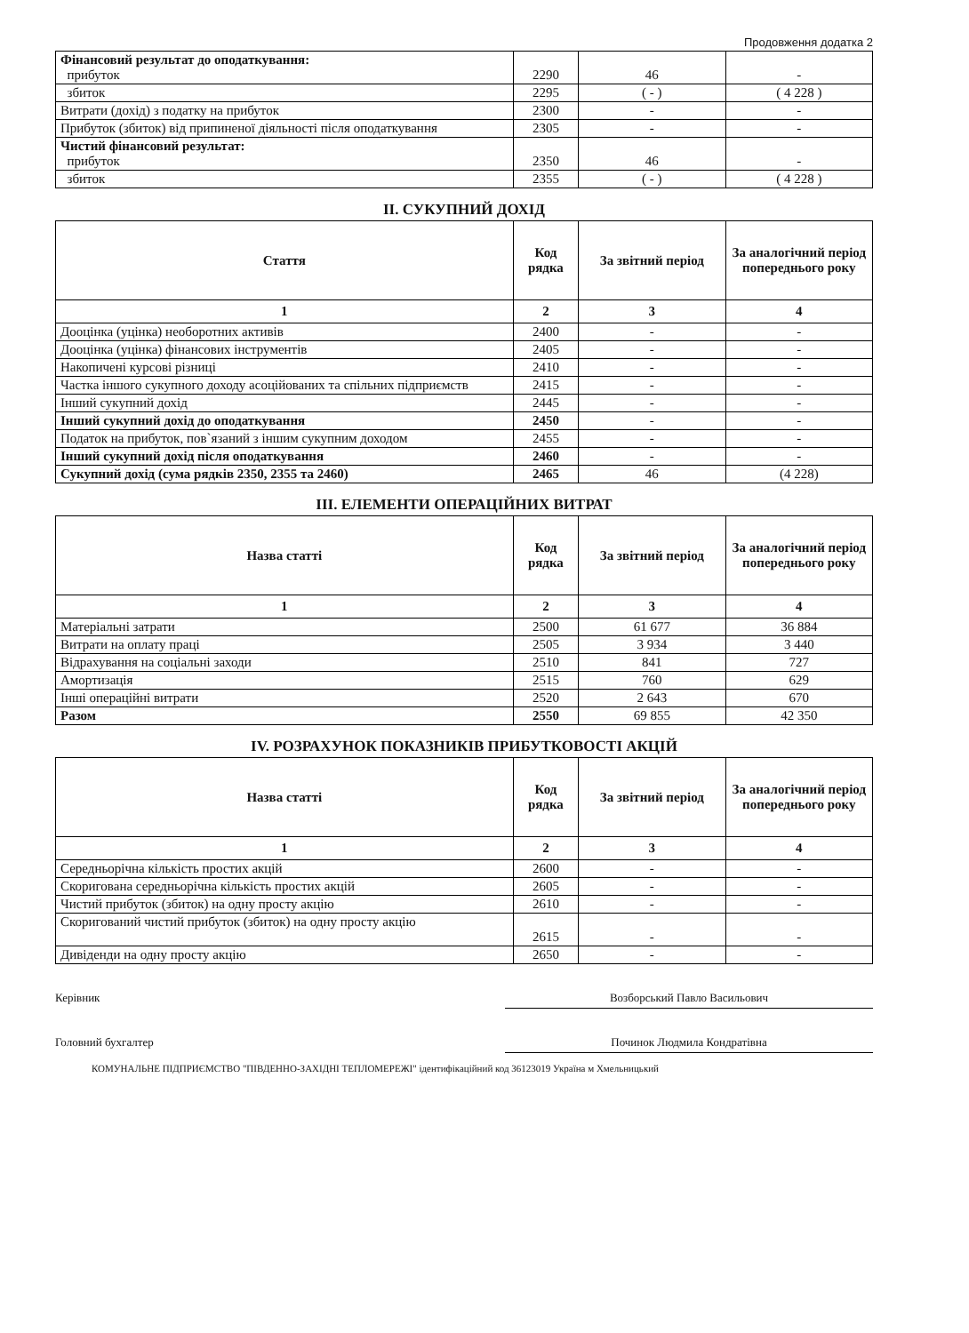Продовження додатка 2
| Фінансовий результат до оподаткування: прибуток | 2290 | 46 | - |
| збиток | 2295 | ( - ) | ( 4 228 ) |
| Витрати (дохід) з податку на прибуток | 2300 | - | - |
| Прибуток (збиток) від припиненої діяльності після оподаткування | 2305 | - | - |
| Чистий фінансовий результат: прибуток | 2350 | 46 | - |
| збиток | 2355 | ( - ) | ( 4 228 ) |
II. СУКУПНИЙ ДОХІД
| Стаття | Код рядка | За звітний період | За аналогічний період попереднього року |
| --- | --- | --- | --- |
| 1 | 2 | 3 | 4 |
| Дооцінка (уцінка) необоротних активів | 2400 | - | - |
| Дооцінка (уцінка) фінансових інструментів | 2405 | - | - |
| Накопичені курсові різниці | 2410 | - | - |
| Частка іншого сукупного доходу асоційованих та спільних підприємств | 2415 | - | - |
| Інший сукупний дохід | 2445 | - | - |
| Інший сукупний дохід до оподаткування | 2450 | - | - |
| Податок на прибуток, пов`язаний з іншим сукупним доходом | 2455 | - | - |
| Інший сукупний дохід після оподаткування | 2460 | - | - |
| Сукупний дохід (сума рядків 2350, 2355 та 2460) | 2465 | 46 | (4 228) |
III. ЕЛЕМЕНТИ ОПЕРАЦІЙНИХ ВИТРАТ
| Назва статті | Код рядка | За звітний період | За аналогічний період попереднього року |
| --- | --- | --- | --- |
| 1 | 2 | 3 | 4 |
| Матеріальні затрати | 2500 | 61 677 | 36 884 |
| Витрати на оплату праці | 2505 | 3 934 | 3 440 |
| Відрахування на соціальні заходи | 2510 | 841 | 727 |
| Амортизація | 2515 | 760 | 629 |
| Інші операційні витрати | 2520 | 2 643 | 670 |
| Разом | 2550 | 69 855 | 42 350 |
IV. РОЗРАХУНОК ПОКАЗНИКІВ ПРИБУТКОВОСТІ АКЦІЙ
| Назва статті | Код рядка | За звітний період | За аналогічний період попереднього року |
| --- | --- | --- | --- |
| 1 | 2 | 3 | 4 |
| Середньорічна кількість простих акцій | 2600 | - | - |
| Скоригована середньорічна кількість простих акцій | 2605 | - | - |
| Чистий прибуток (збиток) на одну просту акцію | 2610 | - | - |
| Скоригований чистий прибуток (збиток) на одну просту акцію | 2615 | - | - |
| Дивіденди на одну просту акцію | 2650 | - | - |
Керівник Возборський Павло Васильович
Головний бухгалтер Починок Людмила Кондратівна
КОМУНАЛЬНЕ ПІДПРИЄМСТВО "ПІВДЕННО-ЗАХІДНІ ТЕПЛОМЕРЕЖІ" ідентифікаційний код 36123019 Україна м Хмельницький